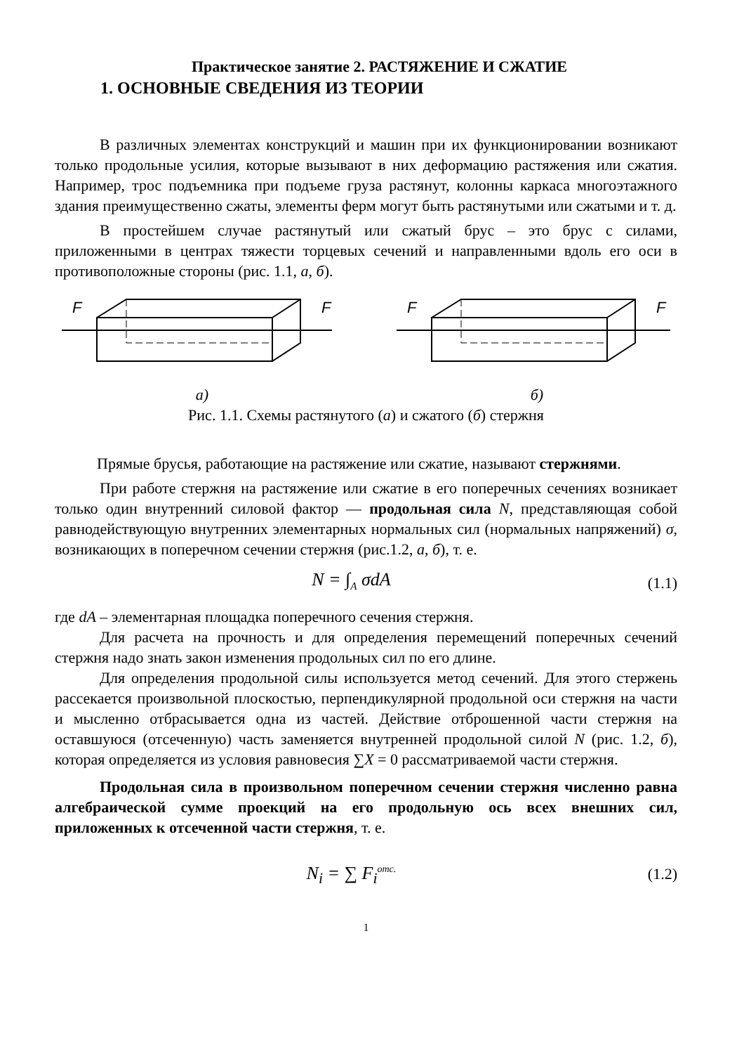Практическое занятие 2. РАСТЯЖЕНИЕ И СЖАТИЕ
1. ОСНОВНЫЕ СВЕДЕНИЯ ИЗ ТЕОРИИ
В различных элементах конструкций и машин при их функционировании возникают только продольные усилия, которые вызывают в них деформацию растяжения или сжатия. Например, трос подъемника при подъеме груза растянут, колонны каркаса многоэтажного здания преимущественно сжаты, элементы ферм могут быть растянутыми или сжатыми и т. д.
В простейшем случае растянутый или сжатый брус – это брус с силами, приложенными в центрах тяжести торцевых сечений и направленными вдоль его оси в противоположные стороны (рис. 1.1, а, б).
F
F
а)
F
F
б)
Рис. 1.1. Схемы растянутого (а) и сжатого (б) стержня
Прямые брусья, работающие на растяжение или сжатие, называют стержнями.
При работе стержня на растяжение или сжатие в его поперечных сечениях возникает только один внутренний силовой фактор — продольная сила N, представляющая собой равнодействующую внутренних элементарных нормальных сил (нормальных напряжений) σ, возникающих в поперечном сечении стержня (рис.1.2, а, б), т. е.
N = ∫<sub>A</sub> σdA (1.1)
где dA – элементарная площадка поперечного сечения стержня.
Для расчета на прочность и для определения перемещений поперечных сечений стержня надо знать закон изменения продольных сил по его длине.
Для определения продольной силы используется метод сечений. Для этого стержень рассекается произвольной плоскостью, перпендикулярной продольной оси стержня на части и мысленно отбрасывается одна из частей. Действие отброшенной части стержня на оставшуюся (отсеченную) часть заменяется внутренней продольной силой N (рис. 1.2, б), которая определяется из условия равновесия ∑X = 0 рассматриваемой части стержня.
Продольная сила в произвольном поперечном сечении стержня численно равна алгебраической сумме проекций на его продольную ось всех внешних сил, приложенных к отсеченной части стержня, т. е.
N<sub>i</sub> = ∑ F<sub>i</sub><sup>отс.</sup> (1.2)
1